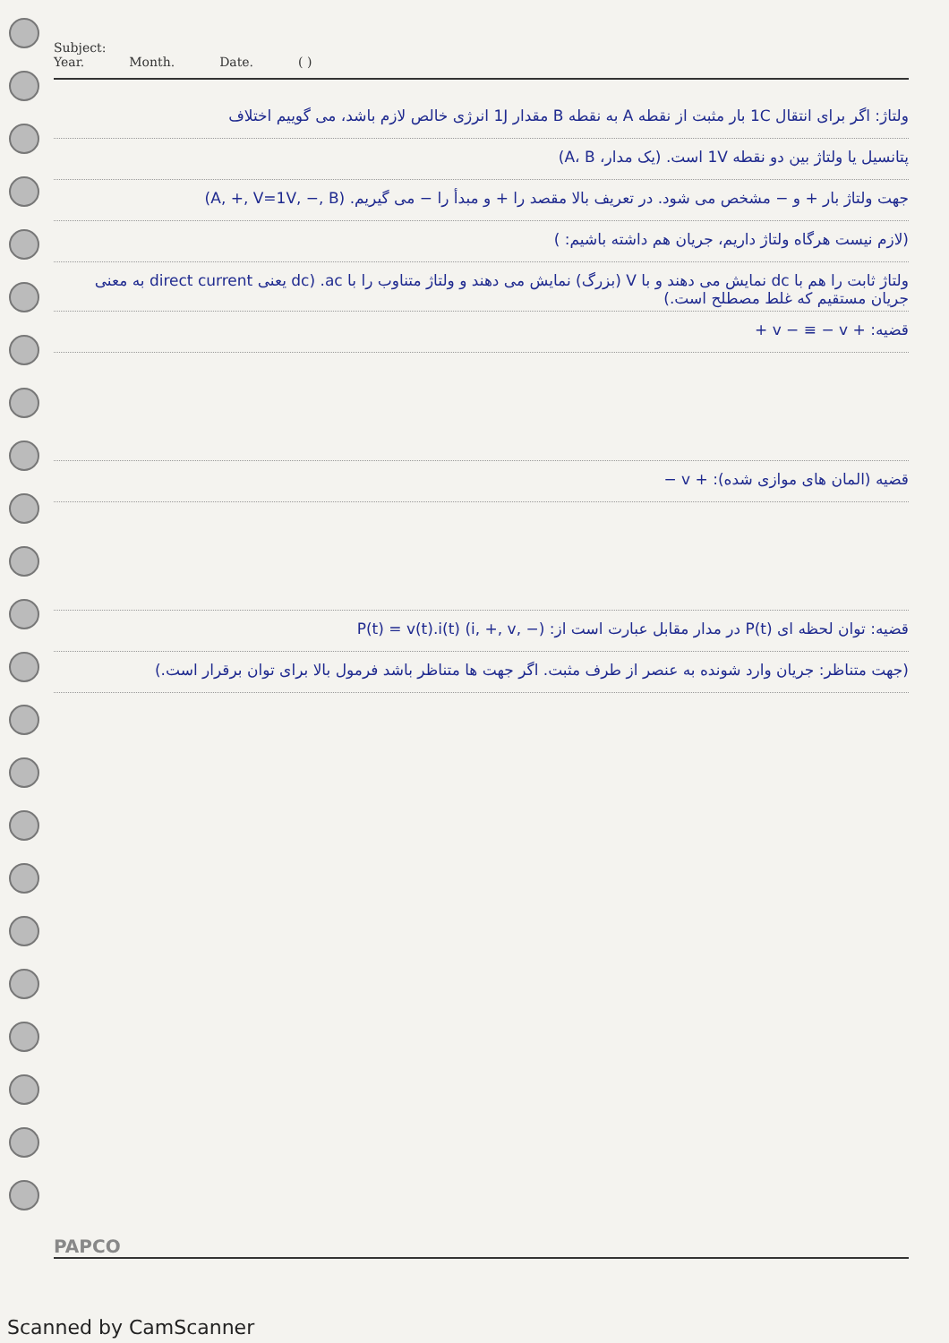Subject:
Year. Month. Date. ( )
ولتاژ: اگر برای انتقال 1C بار مثبت از نقطه A به نقطه B مقدار 1J انرژی خالص لازم باشد، می گوییم اختلاف
پتانسیل یا ولتاژ بین دو نقطه 1V است. (یک مدار، A، B)
جهت ولتاژ بار + و − مشخص می شود. در تعریف بالا مقصد را + و مبدأ را − می گیریم. (A, +, V=1V, −, B)
(لازم نیست هرگاه ولتاژ داریم، جریان هم داشته باشیم: )
ولتاژ ثابت را هم با dc نمایش می دهند و با V (بزرگ) نمایش می دهند و ولتاژ متناوب را با ac. (dc یعنی direct current به معنی جریان مستقیم که غلط مصطلح است.)
قضیه: + v − ≡ − v +
قضیه (المان های موازی شده): + v −
قضیه: توان لحظه ای P(t) در مدار مقابل عبارت است از: P(t) = v(t).i(t) (i, +, v, −)
(جهت متناظر: جریان وارد شونده به عنصر از طرف مثبت. اگر جهت ها متناظر باشد فرمول بالا برای توان برقرار است.)
PAPCO
Scanned by CamScanner